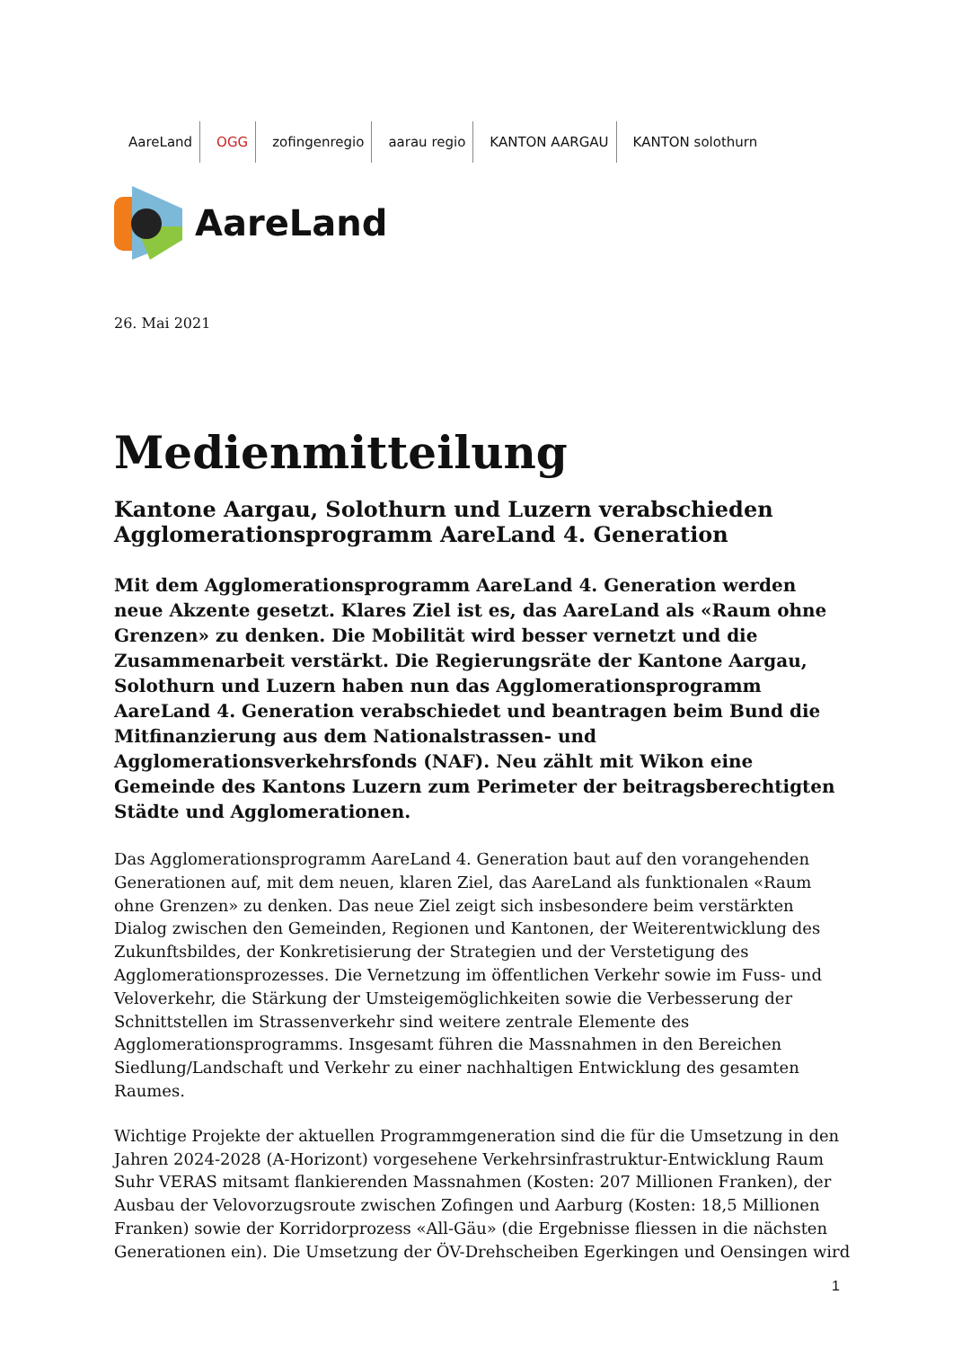AareLand OGG zofingenregio aarau regio KANTON AARGAU KANTON solothurn
AareLand
26. Mai 2021
Medienmitteilung
Kantone Aargau, Solothurn und Luzern verabschieden Agglomerationsprogramm AareLand 4. Generation
Mit dem Agglomerationsprogramm AareLand 4. Generation werden neue Akzente gesetzt. Klares Ziel ist es, das AareLand als «Raum ohne Grenzen» zu denken. Die Mobilität wird besser vernetzt und die Zusammenarbeit verstärkt. Die Regierungsräte der Kantone Aargau, Solothurn und Luzern haben nun das Agglomerationsprogramm AareLand 4. Generation verabschiedet und beantragen beim Bund die Mitfinanzierung aus dem Nationalstrassen- und Agglomerationsverkehrsfonds (NAF). Neu zählt mit Wikon eine Gemeinde des Kantons Luzern zum Perimeter der beitragsberechtigten Städte und Agglomerationen.
Das Agglomerationsprogramm AareLand 4. Generation baut auf den vorangehenden Generationen auf, mit dem neuen, klaren Ziel, das AareLand als funktionalen «Raum ohne Grenzen» zu denken. Das neue Ziel zeigt sich insbesondere beim verstärkten Dialog zwischen den Gemeinden, Regionen und Kantonen, der Weiterentwicklung des Zukunftsbildes, der Konkretisierung der Strategien und der Verstetigung des Agglomerationsprozesses. Die Vernetzung im öffentlichen Verkehr sowie im Fuss- und Veloverkehr, die Stärkung der Umsteigemöglichkeiten sowie die Verbesserung der Schnittstellen im Strassenverkehr sind weitere zentrale Elemente des Agglomerationsprogramms. Insgesamt führen die Massnahmen in den Bereichen Siedlung/Landschaft und Verkehr zu einer nachhaltigen Entwicklung des gesamten Raumes.
Wichtige Projekte der aktuellen Programmgeneration sind die für die Umsetzung in den Jahren 2024-2028 (A-Horizont) vorgesehene Verkehrsinfrastruktur-Entwicklung Raum Suhr VERAS mitsamt flankierenden Massnahmen (Kosten: 207 Millionen Franken), der Ausbau der Velovorzugsroute zwischen Zofingen und Aarburg (Kosten: 18,5 Millionen Franken) sowie der Korridorprozess «All-Gäu» (die Ergebnisse fliessen in die nächsten Generationen ein). Die Umsetzung der ÖV-Drehscheiben Egerkingen und Oensingen wird
1